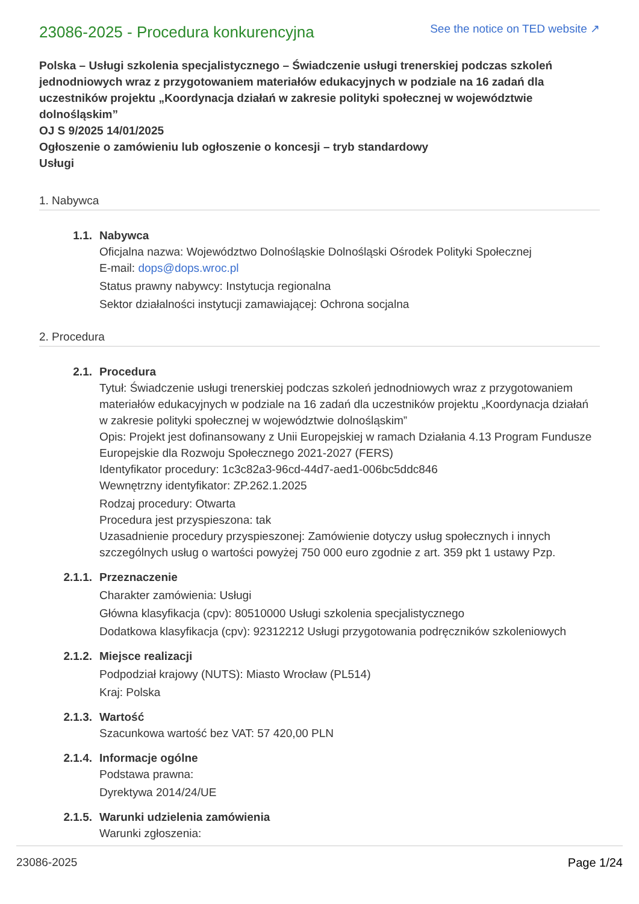23086-2025 - Procedura konkurencyjna
See the notice on TED website ↗
Polska – Usługi szkolenia specjalistycznego – Świadczenie usługi trenerskiej podczas szkoleń jednodniowych wraz z przygotowaniem materiałów edukacyjnych w podziale na 16 zadań dla uczestników projektu „Koordynacja działań w zakresie polityki społecznej w województwie dolnośląskim”
OJ S 9/2025 14/01/2025
Ogłoszenie o zamówieniu lub ogłoszenie o koncesji – tryb standardowy
Usługi
1. Nabywca
1.1. Nabywca
Oficjalna nazwa: Województwo Dolnośląskie Dolnośląski Ośrodek Polityki Społecznej
E-mail: dops@dops.wroc.pl
Status prawny nabywcy: Instytucja regionalna
Sektor działalności instytucji zamawiającej: Ochrona socjalna
2. Procedura
2.1. Procedura
Tytuł: Świadczenie usługi trenerskiej podczas szkoleń jednodniowych wraz z przygotowaniem materiałów edukacyjnych w podziale na 16 zadań dla uczestników projektu „Koordynacja działań w zakresie polityki społecznej w województwie dolnośląskim”
Opis: Projekt jest dofinansowany z Unii Europejskiej w ramach Działania 4.13 Program Fundusze Europejskie dla Rozwoju Społecznego 2021-2027 (FERS)
Identyfikator procedury: 1c3c82a3-96cd-44d7-aed1-006bc5ddc846
Wewnętrzny identyfikator: ZP.262.1.2025
Rodzaj procedury: Otwarta
Procedura jest przyspieszona: tak
Uzasadnienie procedury przyspieszonej: Zamówienie dotyczy usług społecznych i innych szczególnych usług o wartości powyżej 750 000 euro zgodnie z art. 359 pkt 1 ustawy Pzp.
2.1.1. Przeznaczenie
Charakter zamówienia: Usługi
Główna klasyfikacja (cpv): 80510000 Usługi szkolenia specjalistycznego
Dodatkowa klasyfikacja (cpv): 92312212 Usługi przygotowania podręczników szkoleniowych
2.1.2. Miejsce realizacji
Podpodział krajowy (NUTS): Miasto Wrocław (PL514)
Kraj: Polska
2.1.3. Wartość
Szacunkowa wartość bez VAT: 57 420,00 PLN
2.1.4. Informacje ogólne
Podstawa prawna:
Dyrektywa 2014/24/UE
2.1.5. Warunki udzielenia zamówienia
Warunki zgłoszenia:
23086-2025 Page 1/24